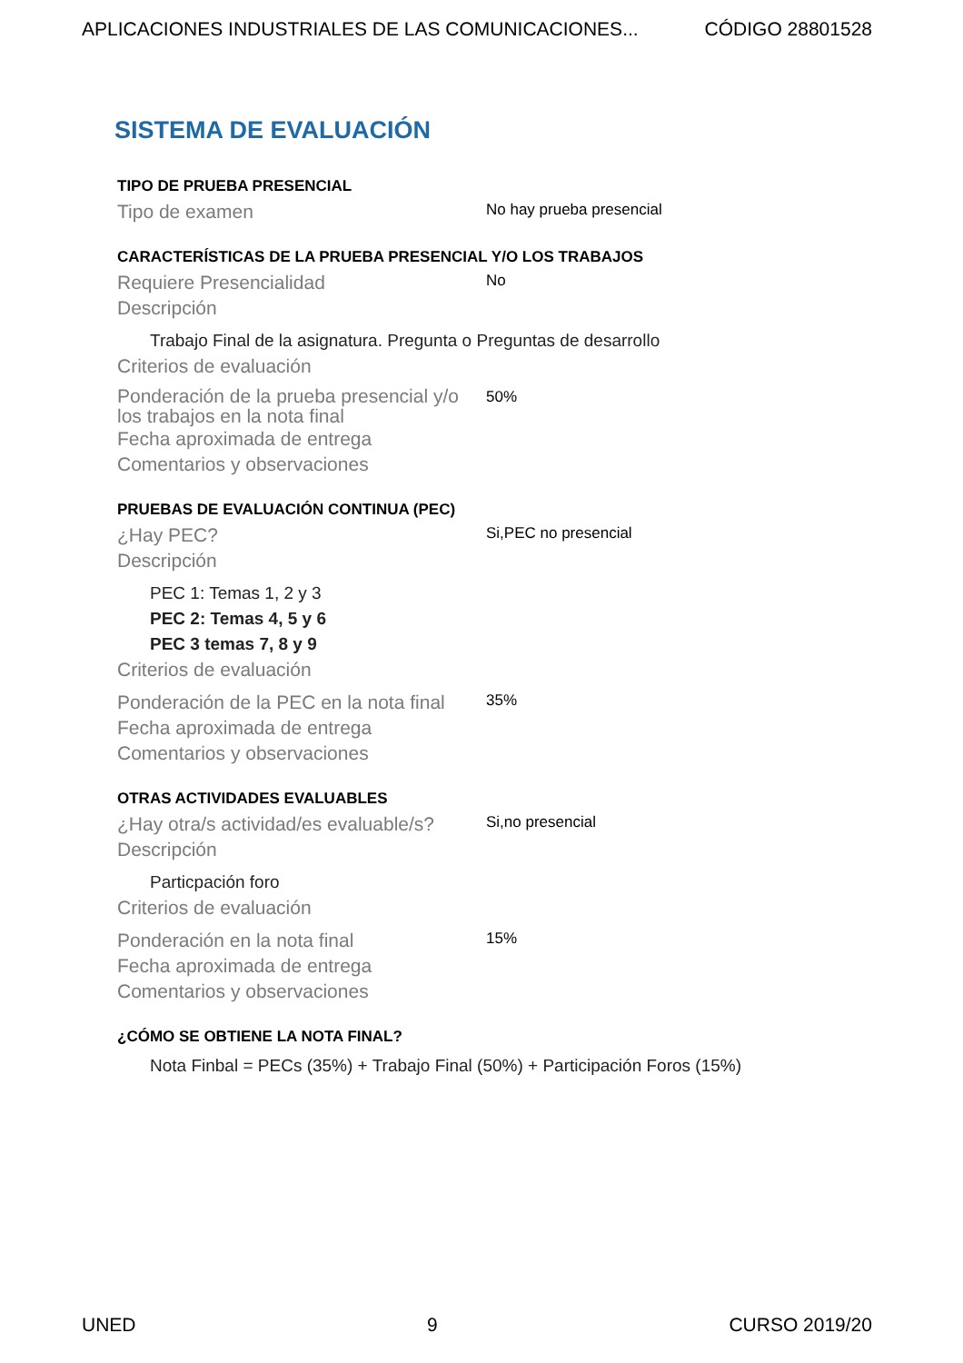APLICACIONES INDUSTRIALES DE LAS COMUNICACIONES... CÓDIGO 28801528
SISTEMA DE EVALUACIÓN
TIPO DE PRUEBA PRESENCIAL
Tipo de examen
No hay prueba presencial
CARACTERÍSTICAS DE LA PRUEBA PRESENCIAL Y/O LOS TRABAJOS
Requiere Presencialidad
No
Descripción
Trabajo Final de la asignatura. Pregunta o Preguntas de desarrollo
Criterios de evaluación
Ponderación de la prueba presencial y/o los trabajos en la nota final
50%
Fecha aproximada de entrega
Comentarios y observaciones
PRUEBAS DE EVALUACIÓN CONTINUA (PEC)
¿Hay PEC?
Si,PEC no presencial
Descripción
PEC 1: Temas 1, 2 y 3
PEC 2: Temas 4, 5 y 6
PEC 3 temas 7, 8 y 9
Criterios de evaluación
Ponderación de la PEC en la nota final
35%
Fecha aproximada de entrega
Comentarios y observaciones
OTRAS ACTIVIDADES EVALUABLES
¿Hay otra/s actividad/es evaluable/s?
Si,no presencial
Descripción
Particpación foro
Criterios de evaluación
Ponderación en la nota final
15%
Fecha aproximada de entrega
Comentarios y observaciones
¿CÓMO SE OBTIENE LA NOTA FINAL?
Nota Finbal = PECs (35%) + Trabajo Final (50%) + Participación Foros (15%)
UNED 9 CURSO 2019/20